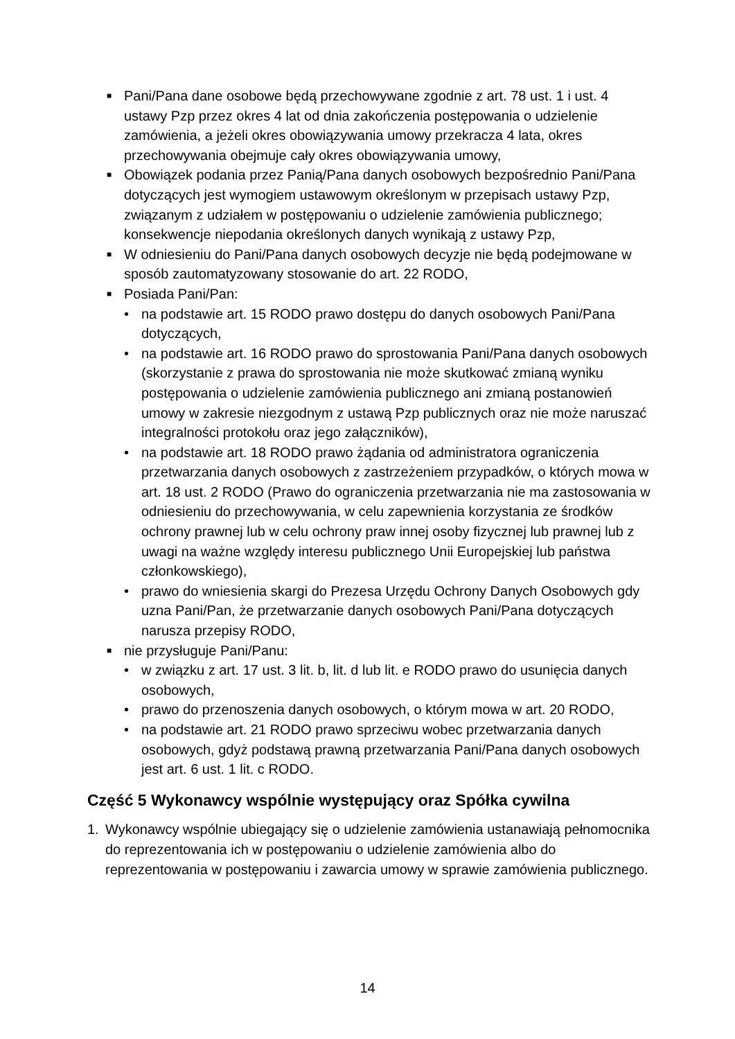■ Pani/Pana dane osobowe będą przechowywane zgodnie z art. 78 ust. 1 i ust. 4 ustawy Pzp przez okres 4 lat od dnia zakończenia postępowania o udzielenie zamówienia, a jeżeli okres obowiązywania umowy przekracza 4 lata, okres przechowywania obejmuje cały okres obowiązywania umowy,
■ Obowiązek podania przez Panią/Pana danych osobowych bezpośrednio Pani/Pana dotyczących jest wymogiem ustawowym określonym w przepisach ustawy Pzp, związanym z udziałem w postępowaniu o udzielenie zamówienia publicznego; konsekwencje niepodania określonych danych wynikają z ustawy Pzp,
■ W odniesieniu do Pani/Pana danych osobowych decyzje nie będą podejmowane w sposób zautomatyzowany stosowanie do art. 22 RODO,
■ Posiada Pani/Pan:
• na podstawie art. 15 RODO prawo dostępu do danych osobowych Pani/Pana dotyczących,
• na podstawie art. 16 RODO prawo do sprostowania Pani/Pana danych osobowych (skorzystanie z prawa do sprostowania nie może skutkować zmianą wyniku postępowania o udzielenie zamówienia publicznego ani zmianą postanowień umowy w zakresie niezgodnym z ustawą Pzp publicznych oraz nie może naruszać integralności protokołu oraz jego załączników),
• na podstawie art. 18 RODO prawo żądania od administratora ograniczenia przetwarzania danych osobowych z zastrzeżeniem przypadków, o których mowa w art. 18 ust. 2 RODO (Prawo do ograniczenia przetwarzania nie ma zastosowania w odniesieniu do przechowywania, w celu zapewnienia korzystania ze środków ochrony prawnej lub w celu ochrony praw innej osoby fizycznej lub prawnej lub z uwagi na ważne względy interesu publicznego Unii Europejskiej lub państwa członkowskiego),
• prawo do wniesienia skargi do Prezesa Urzędu Ochrony Danych Osobowych gdy uzna Pani/Pan, że przetwarzanie danych osobowych Pani/Pana dotyczących narusza przepisy RODO,
■ nie przysługuje Pani/Panu:
• w związku z art. 17 ust. 3 lit. b, lit. d lub lit. e RODO prawo do usunięcia danych osobowych,
• prawo do przenoszenia danych osobowych, o którym mowa w art. 20 RODO,
• na podstawie art. 21 RODO prawo sprzeciwu wobec przetwarzania danych osobowych, gdyż podstawą prawną przetwarzania Pani/Pana danych osobowych jest art. 6 ust. 1 lit. c RODO.
Część 5 Wykonawcy wspólnie występujący oraz Spółka cywilna
1. Wykonawcy wspólnie ubiegający się o udzielenie zamówienia ustanawiają pełnomocnika do reprezentowania ich w postępowaniu o udzielenie zamówienia albo do reprezentowania w postępowaniu i zawarcia umowy w sprawie zamówienia publicznego.
14